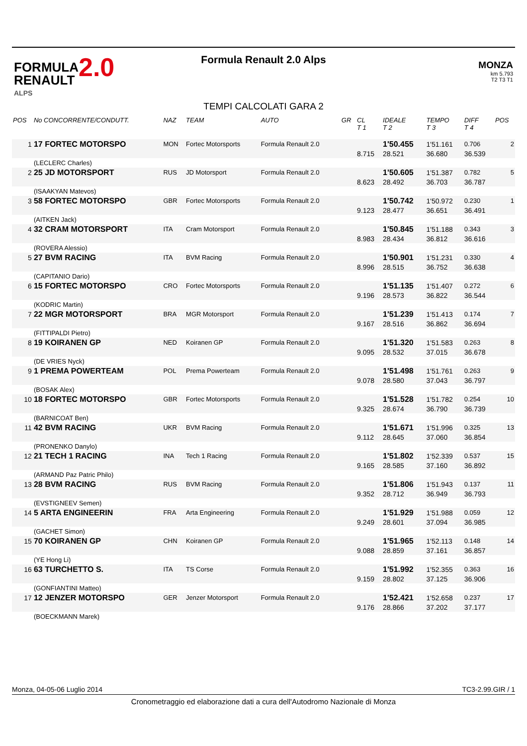FORMULA
RENAULT
2.0
ALPS
Formula Renault 2.0 Alps
TEMPI CALCOLATI GARA 2
MONZA
km 5.793
T2 T3 T1
| POS | No CONCORRENTE/CONDUTT. | NAZ | TEAM | AUTO | GR | CL T 1 | IDEALE T 2 | TEMPO T 3 | DIFF T 4 | POS |
| --- | --- | --- | --- | --- | --- | --- | --- | --- | --- | --- |
| 1 | 17 FORTEC MOTORSPO | MON | Fortec Motorsports | Formula Renault 2.0 | | | 1'50.455 | 1'51.161 | 0.706 | 2 |
| | | | | | | 8.715 | 28.521 | 36.680 | 36.539 | |
| | (LECLERC Charles) | | | | | | | | | |
| 2 | 25 JD MOTORSPORT | RUS | JD Motorsport | Formula Renault 2.0 | | | 1'50.605 | 1'51.387 | 0.782 | 5 |
| | | | | | | 8.623 | 28.492 | 36.703 | 36.787 | |
| | (ISAAKYAN Matevos) | | | | | | | | | |
| 3 | 58 FORTEC MOTORSPO | GBR | Fortec Motorsports | Formula Renault 2.0 | | | 1'50.742 | 1'50.972 | 0.230 | 1 |
| | | | | | | 9.123 | 28.477 | 36.651 | 36.491 | |
| | (AITKEN Jack) | | | | | | | | | |
| 4 | 32 CRAM MOTORSPORT | ITA | Cram Motorsport | Formula Renault 2.0 | | | 1'50.845 | 1'51.188 | 0.343 | 3 |
| | | | | | | 8.983 | 28.434 | 36.812 | 36.616 | |
| | (ROVERA Alessio) | | | | | | | | | |
| 5 | 27 BVM RACING | ITA | BVM Racing | Formula Renault 2.0 | | | 1'50.901 | 1'51.231 | 0.330 | 4 |
| | | | | | | 8.996 | 28.515 | 36.752 | 36.638 | |
| | (CAPITANIO Dario) | | | | | | | | | |
| 6 | 15 FORTEC MOTORSPO | CRO | Fortec Motorsports | Formula Renault 2.0 | | | 1'51.135 | 1'51.407 | 0.272 | 6 |
| | | | | | | 9.196 | 28.573 | 36.822 | 36.544 | |
| | (KODRIC Martin) | | | | | | | | | |
| 7 | 22 MGR MOTORSPORT | BRA | MGR Motorsport | Formula Renault 2.0 | | | 1'51.239 | 1'51.413 | 0.174 | 7 |
| | | | | | | 9.167 | 28.516 | 36.862 | 36.694 | |
| | (FITTIPALDI Pietro) | | | | | | | | | |
| 8 | 19 KOIRANEN GP | NED | Koiranen GP | Formula Renault 2.0 | | | 1'51.320 | 1'51.583 | 0.263 | 8 |
| | | | | | | 9.095 | 28.532 | 37.015 | 36.678 | |
| | (DE VRIES Nyck) | | | | | | | | | |
| 9 | 1 PREMA POWERTEAM | POL | Prema Powerteam | Formula Renault 2.0 | | | 1'51.498 | 1'51.761 | 0.263 | 9 |
| | | | | | | 9.078 | 28.580 | 37.043 | 36.797 | |
| | (BOSAK Alex) | | | | | | | | | |
| 10 | 18 FORTEC MOTORSPO | GBR | Fortec Motorsports | Formula Renault 2.0 | | | 1'51.528 | 1'51.782 | 0.254 | 10 |
| | | | | | | 9.325 | 28.674 | 36.790 | 36.739 | |
| | (BARNICOAT Ben) | | | | | | | | | |
| 11 | 42 BVM RACING | UKR | BVM Racing | Formula Renault 2.0 | | | 1'51.671 | 1'51.996 | 0.325 | 13 |
| | | | | | | 9.112 | 28.645 | 37.060 | 36.854 | |
| | (PRONENKO Danylo) | | | | | | | | | |
| 12 | 21 TECH 1 RACING | INA | Tech 1 Racing | Formula Renault 2.0 | | | 1'51.802 | 1'52.339 | 0.537 | 15 |
| | | | | | | 9.165 | 28.585 | 37.160 | 36.892 | |
| | (ARMAND Paz Patric Philo) | | | | | | | | | |
| 13 | 28 BVM RACING | RUS | BVM Racing | Formula Renault 2.0 | | | 1'51.806 | 1'51.943 | 0.137 | 11 |
| | | | | | | 9.352 | 28.712 | 36.949 | 36.793 | |
| | (EVSTIGNEEV Semen) | | | | | | | | | |
| 14 | 5 ARTA ENGINEERIN | FRA | Arta Engineering | Formula Renault 2.0 | | | 1'51.929 | 1'51.988 | 0.059 | 12 |
| | | | | | | 9.249 | 28.601 | 37.094 | 36.985 | |
| | (GACHET Simon) | | | | | | | | | |
| 15 | 70 KOIRANEN GP | CHN | Koiranen GP | Formula Renault 2.0 | | | 1'51.965 | 1'52.113 | 0.148 | 14 |
| | | | | | | 9.088 | 28.859 | 37.161 | 36.857 | |
| | (YE Hong Li) | | | | | | | | | |
| 16 | 63 TURCHETTO S. | ITA | TS Corse | Formula Renault 2.0 | | | 1'51.992 | 1'52.355 | 0.363 | 16 |
| | | | | | | 9.159 | 28.802 | 37.125 | 36.906 | |
| | (GONFIANTINI Matteo) | | | | | | | | | |
| 17 | 12 JENZER MOTORSPO | GER | Jenzer Motorsport | Formula Renault 2.0 | | | 1'52.421 | 1'52.658 | 0.237 | 17 |
| | | | | | | 9.176 | 28.866 | 37.202 | 37.177 | |
| | (BOECKMANN Marek) | | | | | | | | | |
Monza, 04-05-06 Luglio 2014 TC3-2.99.GIR / 1
Cronometraggio ed elaborazione dati a cura dell'Autodromo Nazionale di Monza